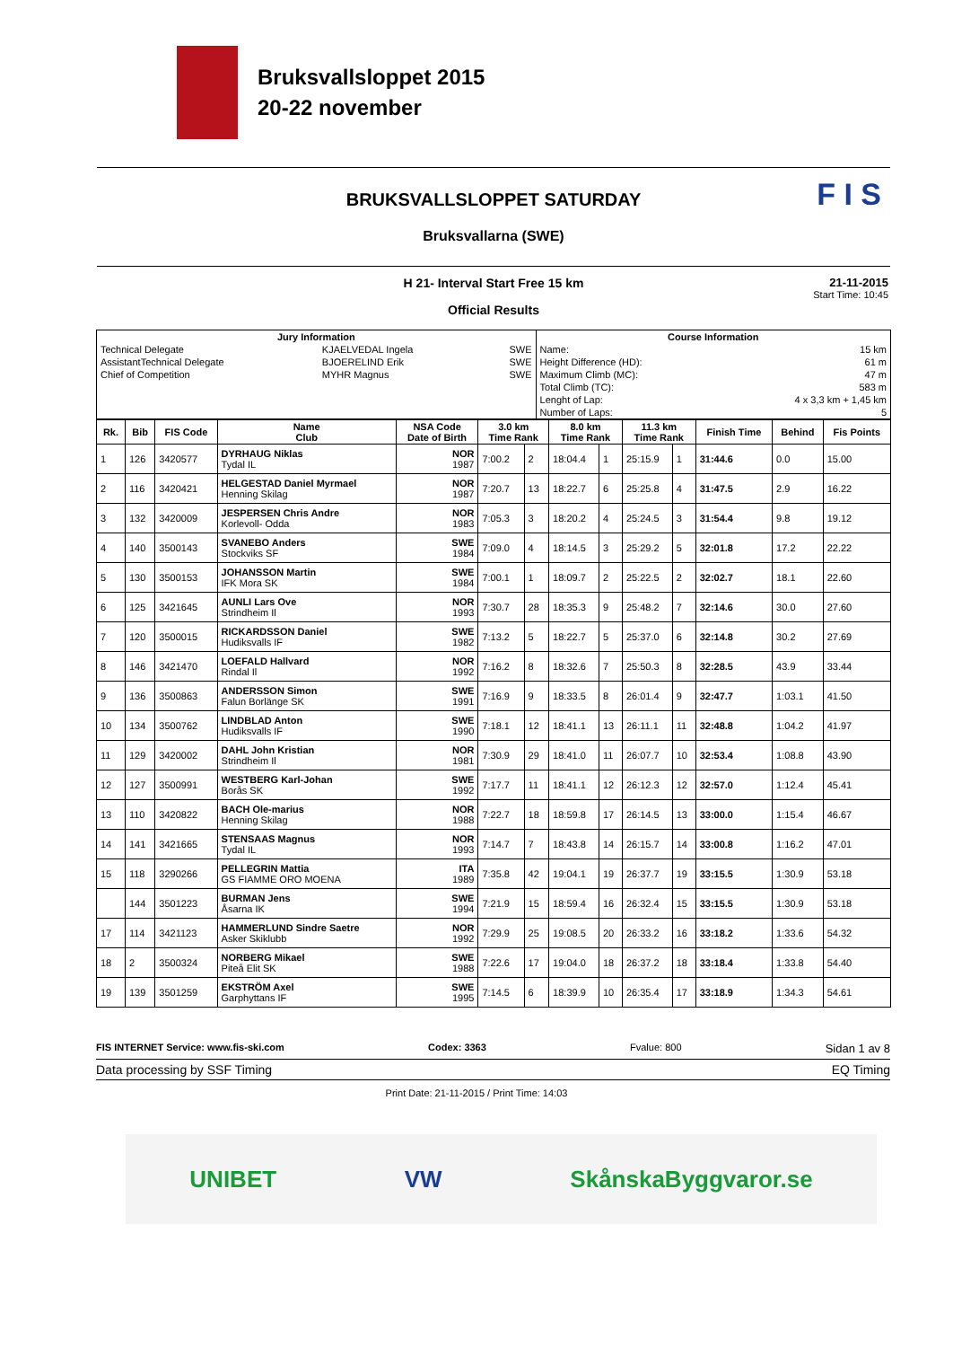Bruksvallsloppet 2015
20-22 november
F I S
BRUKSVALLSLOPPET SATURDAY
Bruksvallarna (SWE)
H 21- Interval Start Free 15 km
Official Results
21-11-2015
Start Time: 10:45
| Jury Information | | | Course Information | |
| --- | --- | --- | --- | --- |
| Technical Delegate | KJAELVEDAL Ingela | SWE | Name: | 15 km |
| AssistantTechnical Delegate | BJOERELIND Erik | SWE | Height Difference (HD): | 61 m |
| Chief of Competition | MYHR Magnus | SWE | Maximum Climb (MC): | 47 m |
| | | | Total Climb (TC): | 583 m |
| | | | Lenght of Lap: | 4 x 3,3 km + 1,45 km |
| | | | Number of Laps: | 5 |
| Rk. | Bib | FIS Code | Name Club | NSA Code Date of Birth | 3.0 km Time Rank | | 8.0 km Time Rank | | 11.3 km Time Rank | | Finish Time | Behind | Fis Points |
| --- | --- | --- | --- | --- | --- | --- | --- | --- | --- | --- | --- | --- | --- |
| 1 | 126 | 3420577 | DYRHAUG Niklas Tydal IL | NOR 1987 | 7:00.2 | 2 | 18:04.4 | 1 | 25:15.9 | 1 | 31:44.6 | 0.0 | 15.00 |
| 2 | 116 | 3420421 | HELGESTAD Daniel Myrmael Henning Skilag | NOR 1987 | 7:20.7 | 13 | 18:22.7 | 6 | 25:25.8 | 4 | 31:47.5 | 2.9 | 16.22 |
| 3 | 132 | 3420009 | JESPERSEN Chris Andre Korlevoll- Odda | NOR 1983 | 7:05.3 | 3 | 18:20.2 | 4 | 25:24.5 | 3 | 31:54.4 | 9.8 | 19.12 |
| 4 | 140 | 3500143 | SVANEBO Anders Stockviks SF | SWE 1984 | 7:09.0 | 4 | 18:14.5 | 3 | 25:29.2 | 5 | 32:01.8 | 17.2 | 22.22 |
| 5 | 130 | 3500153 | JOHANSSON Martin IFK Mora SK | SWE 1984 | 7:00.1 | 1 | 18:09.7 | 2 | 25:22.5 | 2 | 32:02.7 | 18.1 | 22.60 |
| 6 | 125 | 3421645 | AUNLI Lars Ove Strindheim Il | NOR 1993 | 7:30.7 | 28 | 18:35.3 | 9 | 25:48.2 | 7 | 32:14.6 | 30.0 | 27.60 |
| 7 | 120 | 3500015 | RICKARDSSON Daniel Hudiksvalls IF | SWE 1982 | 7:13.2 | 5 | 18:22.7 | 5 | 25:37.0 | 6 | 32:14.8 | 30.2 | 27.69 |
| 8 | 146 | 3421470 | LOEFALD Hallvard Rindal Il | NOR 1992 | 7:16.2 | 8 | 18:32.6 | 7 | 25:50.3 | 8 | 32:28.5 | 43.9 | 33.44 |
| 9 | 136 | 3500863 | ANDERSSON Simon Falun Borlänge SK | SWE 1991 | 7:16.9 | 9 | 18:33.5 | 8 | 26:01.4 | 9 | 32:47.7 | 1:03.1 | 41.50 |
| 10 | 134 | 3500762 | LINDBLAD Anton Hudiksvalls IF | SWE 1990 | 7:18.1 | 12 | 18:41.1 | 13 | 26:11.1 | 11 | 32:48.8 | 1:04.2 | 41.97 |
| 11 | 129 | 3420002 | DAHL John Kristian Strindheim Il | NOR 1981 | 7:30.9 | 29 | 18:41.0 | 11 | 26:07.7 | 10 | 32:53.4 | 1:08.8 | 43.90 |
| 12 | 127 | 3500991 | WESTBERG Karl-Johan Borås SK | SWE 1992 | 7:17.7 | 11 | 18:41.1 | 12 | 26:12.3 | 12 | 32:57.0 | 1:12.4 | 45.41 |
| 13 | 110 | 3420822 | BACH Ole-marius Henning Skilag | NOR 1988 | 7:22.7 | 18 | 18:59.8 | 17 | 26:14.5 | 13 | 33:00.0 | 1:15.4 | 46.67 |
| 14 | 141 | 3421665 | STENSAAS Magnus Tydal IL | NOR 1993 | 7:14.7 | 7 | 18:43.8 | 14 | 26:15.7 | 14 | 33:00.8 | 1:16.2 | 47.01 |
| 15 | 118 | 3290266 | PELLEGRIN Mattia GS FIAMME ORO MOENA | ITA 1989 | 7:35.8 | 42 | 19:04.1 | 19 | 26:37.7 | 19 | 33:15.5 | 1:30.9 | 53.18 |
| | 144 | 3501223 | BURMAN Jens Åsarna IK | SWE 1994 | 7:21.9 | 15 | 18:59.4 | 16 | 26:32.4 | 15 | 33:15.5 | 1:30.9 | 53.18 |
| 17 | 114 | 3421123 | HAMMERLUND Sindre Saetre Asker Skiklubb | NOR 1992 | 7:29.9 | 25 | 19:08.5 | 20 | 26:33.2 | 16 | 33:18.2 | 1:33.6 | 54.32 |
| 18 | 2 | 3500324 | NORBERG Mikael Piteå Elit SK | SWE 1988 | 7:22.6 | 17 | 19:04.0 | 18 | 26:37.2 | 18 | 33:18.4 | 1:33.8 | 54.40 |
| 19 | 139 | 3501259 | EKSTRÖM Axel Garphyttans IF | SWE 1995 | 7:14.5 | 6 | 18:39.9 | 10 | 26:35.4 | 17 | 33:18.9 | 1:34.3 | 54.61 |
FIS INTERNET Service: www.fis-ski.com Codex: 3363 Fvalue: 800 Sidan 1 av 8
Data processing by SSF Timing EQ Timing
Print Date: 21-11-2015 / Print Time: 14:03
UNIBET VW SkånskaByggvaror.se